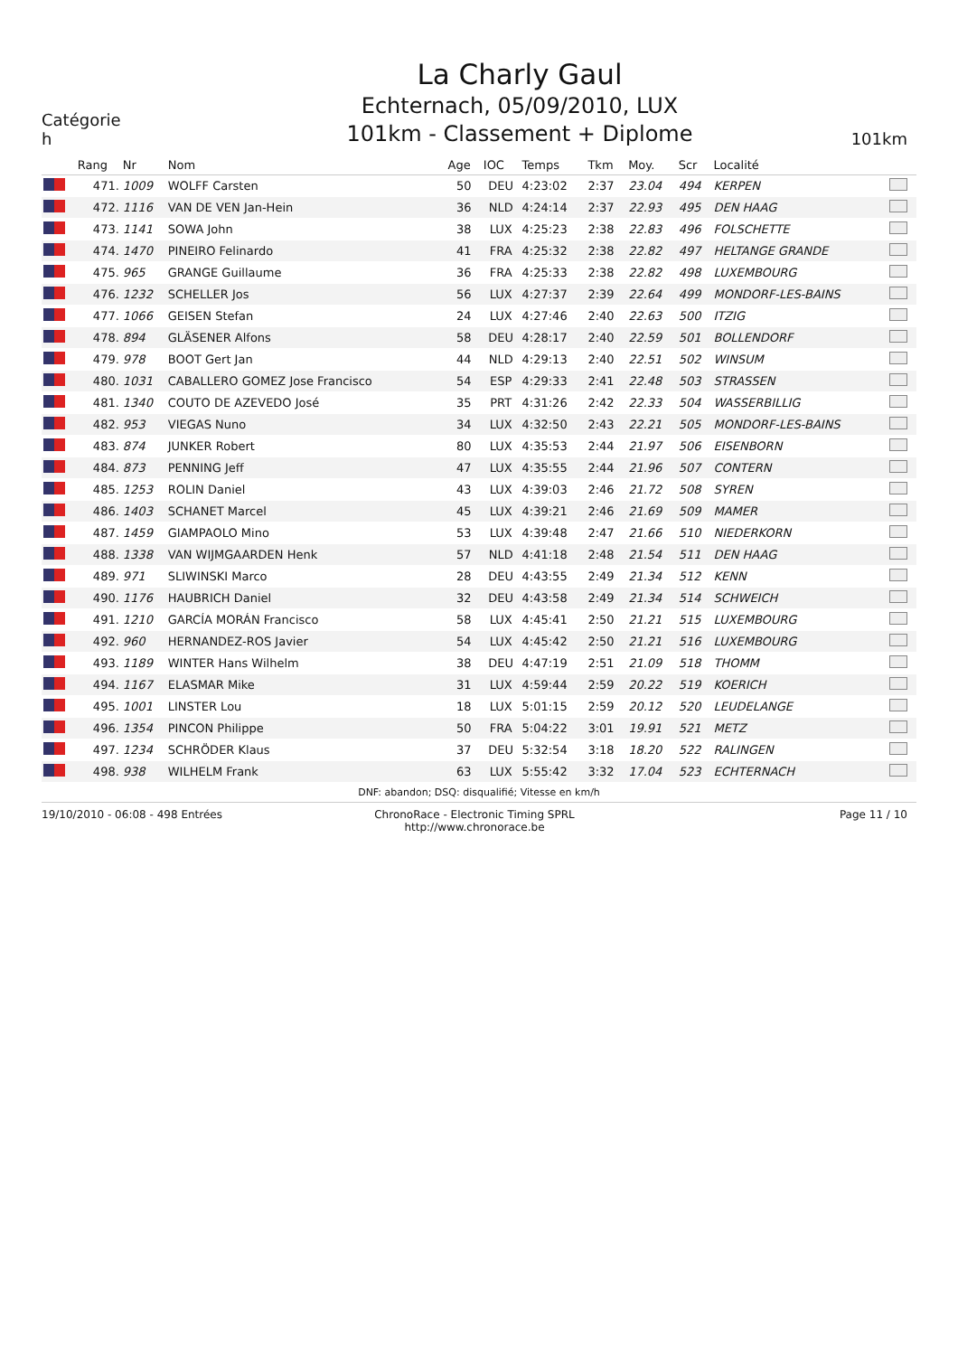Catégorie
h
La Charly Gaul
Echternach, 05/09/2010, LUX
101km - Classement + Diplome
101km
| | Rang | Nr | Nom | Age | IOC | Temps | Tkm | Moy. | Scr | Localité | |
| --- | --- | --- | --- | --- | --- | --- | --- | --- | --- | --- | --- |
| | 471. | 1009 | WOLFF Carsten | 50 | DEU | 4:23:02 | 2:37 | 23.04 | 494 | KERPEN | |
| | 472. | 1116 | VAN DE VEN Jan-Hein | 36 | NLD | 4:24:14 | 2:37 | 22.93 | 495 | DEN HAAG | |
| | 473. | 1141 | SOWA John | 38 | LUX | 4:25:23 | 2:38 | 22.83 | 496 | FOLSCHETTE | |
| | 474. | 1470 | PINEIRO Felinardo | 41 | FRA | 4:25:32 | 2:38 | 22.82 | 497 | HELTANGE GRANDE | |
| | 475. | 965 | GRANGE Guillaume | 36 | FRA | 4:25:33 | 2:38 | 22.82 | 498 | LUXEMBOURG | |
| | 476. | 1232 | SCHELLER Jos | 56 | LUX | 4:27:37 | 2:39 | 22.64 | 499 | MONDORF-LES-BAINS | |
| | 477. | 1066 | GEISEN Stefan | 24 | LUX | 4:27:46 | 2:40 | 22.63 | 500 | ITZIG | |
| | 478. | 894 | GLÄSENER Alfons | 58 | DEU | 4:28:17 | 2:40 | 22.59 | 501 | BOLLENDORF | |
| | 479. | 978 | BOOT Gert Jan | 44 | NLD | 4:29:13 | 2:40 | 22.51 | 502 | WINSUM | |
| | 480. | 1031 | CABALLERO GOMEZ Jose Francisco | 54 | ESP | 4:29:33 | 2:41 | 22.48 | 503 | STRASSEN | |
| | 481. | 1340 | COUTO DE AZEVEDO José | 35 | PRT | 4:31:26 | 2:42 | 22.33 | 504 | WASSERBILLIG | |
| | 482. | 953 | VIEGAS Nuno | 34 | LUX | 4:32:50 | 2:43 | 22.21 | 505 | MONDORF-LES-BAINS | |
| | 483. | 874 | JUNKER Robert | 80 | LUX | 4:35:53 | 2:44 | 21.97 | 506 | EISENBORN | |
| | 484. | 873 | PENNING Jeff | 47 | LUX | 4:35:55 | 2:44 | 21.96 | 507 | CONTERN | |
| | 485. | 1253 | ROLIN Daniel | 43 | LUX | 4:39:03 | 2:46 | 21.72 | 508 | SYREN | |
| | 486. | 1403 | SCHANET Marcel | 45 | LUX | 4:39:21 | 2:46 | 21.69 | 509 | MAMER | |
| | 487. | 1459 | GIAMPAOLO Mino | 53 | LUX | 4:39:48 | 2:47 | 21.66 | 510 | NIEDERKORN | |
| | 488. | 1338 | VAN WIJMGAARDEN Henk | 57 | NLD | 4:41:18 | 2:48 | 21.54 | 511 | DEN HAAG | |
| | 489. | 971 | SLIWINSKI Marco | 28 | DEU | 4:43:55 | 2:49 | 21.34 | 512 | KENN | |
| | 490. | 1176 | HAUBRICH Daniel | 32 | DEU | 4:43:58 | 2:49 | 21.34 | 514 | SCHWEICH | |
| | 491. | 1210 | GARCÍA MORÁN Francisco | 58 | LUX | 4:45:41 | 2:50 | 21.21 | 515 | LUXEMBOURG | |
| | 492. | 960 | HERNANDEZ-ROS Javier | 54 | LUX | 4:45:42 | 2:50 | 21.21 | 516 | LUXEMBOURG | |
| | 493. | 1189 | WINTER Hans Wilhelm | 38 | DEU | 4:47:19 | 2:51 | 21.09 | 518 | THOMM | |
| | 494. | 1167 | ELASMAR Mike | 31 | LUX | 4:59:44 | 2:59 | 20.22 | 519 | KOERICH | |
| | 495. | 1001 | LINSTER Lou | 18 | LUX | 5:01:15 | 2:59 | 20.12 | 520 | LEUDELANGE | |
| | 496. | 1354 | PINCON Philippe | 50 | FRA | 5:04:22 | 3:01 | 19.91 | 521 | METZ | |
| | 497. | 1234 | SCHRÖDER Klaus | 37 | DEU | 5:32:54 | 3:18 | 18.20 | 522 | RALINGEN | |
| | 498. | 938 | WILHELM Frank | 63 | LUX | 5:55:42 | 3:32 | 17.04 | 523 | ECHTERNACH | |
DNF: abandon; DSQ: disqualifié; Vitesse en km/h
19/10/2010 - 06:08 - 498 Entrées
ChronoRace - Electronic Timing SPRL
http://www.chronorace.be
Page 11 / 10